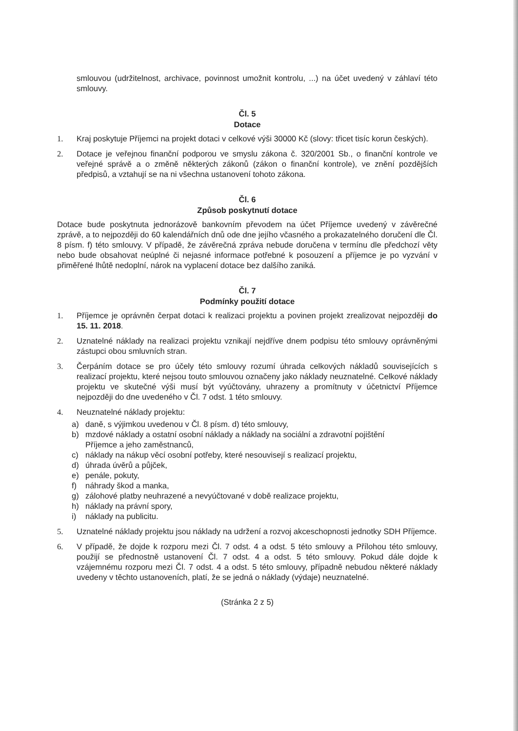smlouvou (udržitelnost, archivace, povinnost umožnit kontrolu, ...) na účet uvedený v záhlaví této smlouvy.
Čl. 5
Dotace
1. Kraj poskytuje Příjemci na projekt dotaci v celkové výši 30000 Kč (slovy: třicet tisíc korun českých).
2. Dotace je veřejnou finanční podporou ve smyslu zákona č. 320/2001 Sb., o finanční kontrole ve veřejné správě a o změně některých zákonů (zákon o finanční kontrole), ve znění pozdějších předpisů, a vztahují se na ni všechna ustanovení tohoto zákona.
Čl. 6
Způsob poskytnutí dotace
Dotace bude poskytnuta jednorázově bankovním převodem na účet Příjemce uvedený v závěrečné zprávě, a to nejpozději do 60 kalendářních dnů ode dne jejího včasného a prokazatelného doručení dle Čl. 8 písm. f) této smlouvy. V případě, že závěrečná zpráva nebude doručena v termínu dle předchozí věty nebo bude obsahovat neúplné či nejasné informace potřebné k posouzení a příjemce je po vyzvání v přiměřené lhůtě nedoplní, nárok na vyplacení dotace bez dalšího zaniká.
Čl. 7
Podmínky použití dotace
1. Příjemce je oprávněn čerpat dotaci k realizaci projektu a povinen projekt zrealizovat nejpozději do 15. 11. 2018.
2. Uznatelné náklady na realizaci projektu vznikají nejdříve dnem podpisu této smlouvy oprávněnými zástupci obou smluvních stran.
3. Čerpáním dotace se pro účely této smlouvy rozumí úhrada celkových nákladů souvisejících s realizací projektu, které nejsou touto smlouvou označeny jako náklady neuznatelné. Celkové náklady projektu ve skutečné výši musí být vyúčtovány, uhrazeny a promítnuty v účetnictví Příjemce nejpozději do dne uvedeného v Čl. 7 odst. 1 této smlouvy.
4. Neuznatelné náklady projektu:
a) daně, s výjimkou uvedenou v Čl. 8 písm. d) této smlouvy,
b) mzdové náklady a ostatní osobní náklady a náklady na sociální a zdravotní pojištění
Příjemce a jeho zaměstnanců,
c) náklady na nákup věcí osobní potřeby, které nesouvisejí s realizací projektu,
d) úhrada úvěrů a půjček,
e) penále, pokuty,
f) náhrady škod a manka,
g) zálohové platby neuhrazené a nevyúčtované v době realizace projektu,
h) náklady na právní spory,
i) náklady na publicitu.
5. Uznatelné náklady projektu jsou náklady na udržení a rozvoj akceschopnosti jednotky SDH Příjemce.
6. V případě, že dojde k rozporu mezi Čl. 7 odst. 4 a odst. 5 této smlouvy a Přílohou této smlouvy, použijí se přednostně ustanovení Čl. 7 odst. 4 a odst. 5 této smlouvy. Pokud dále dojde k vzájemnému rozporu mezi Čl. 7 odst. 4 a odst. 5 této smlouvy, případně nebudou některé náklady uvedeny v těchto ustanoveních, platí, že se jedná o náklady (výdaje) neuznatelné.
(Stránka 2 z 5)